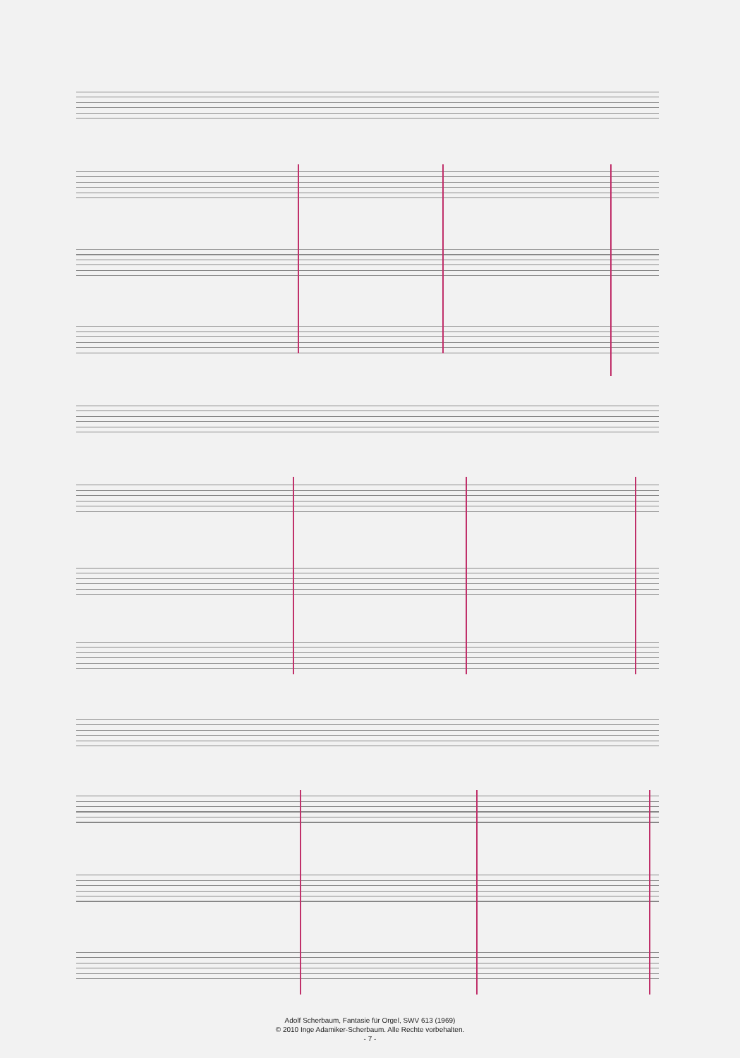Adolf Scherbaum, Fantasie für Orgel, SWV 613 (1969)
© 2010 Inge Adamiker-Scherbaum. Alle Rechte vorbehalten.
- 7 -